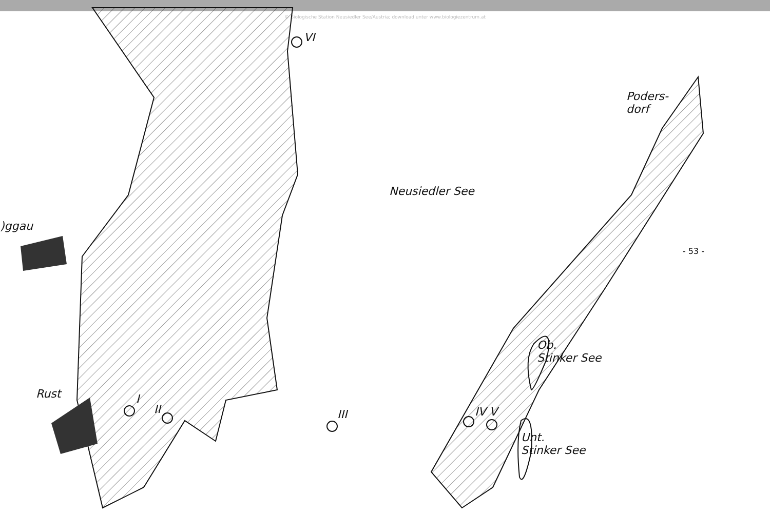© Biologische Station Neusiedler See/Austria; download unter www.biologiezentrum.at
VI
Poders-
dorf
Neusiedler See
)ggau
- 53 -
Ob.
Stinker See
Rust I
II III IV V
Unt.
Stinker See